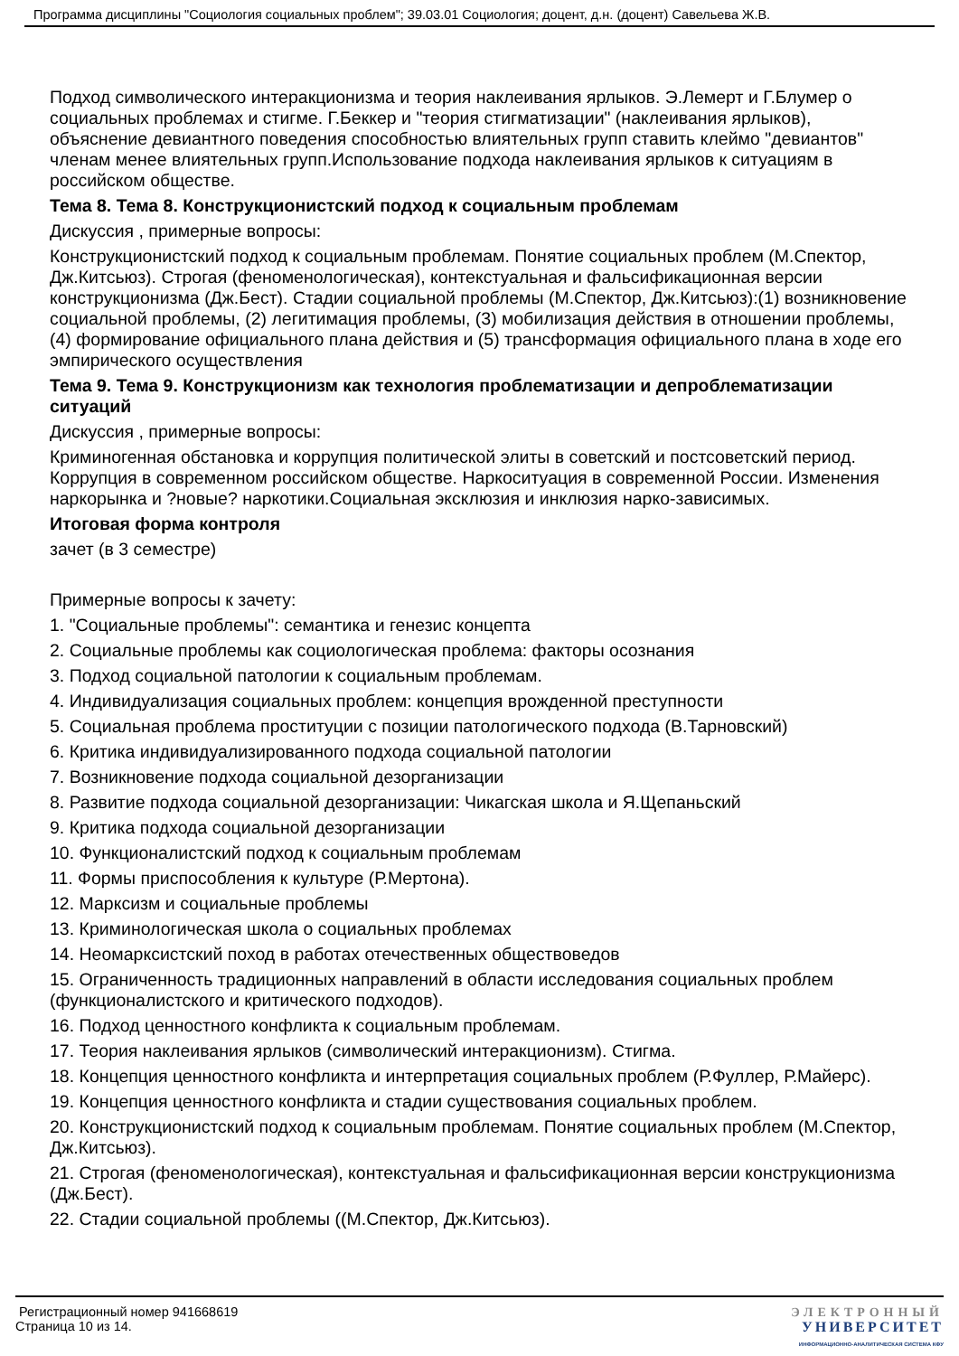Программа дисциплины "Социология социальных проблем"; 39.03.01 Социология; доцент, д.н. (доцент) Савельева Ж.В.
Подход символического интеракционизма и теория наклеивания ярлыков. Э.Лемерт и Г.Блумер о социальных проблемах и стигме. Г.Беккер и "теория стигматизации" (наклеивания ярлыков), объяснение девиантного поведения способностью влиятельных групп ставить клеймо "девиантов" членам менее влиятельных групп.Использование подхода наклеивания ярлыков к ситуациям в российском обществе.
Тема 8. Тема 8. Конструкционистский подход к социальным проблемам
Дискуссия , примерные вопросы:
Конструкционистский подход к социальным проблемам. Понятие социальных проблем (М.Спектор, Дж.Китсьюз). Строгая (феноменологическая), контекстуальная и фальсификационная версии конструкционизма (Дж.Бест). Стадии социальной проблемы (М.Спектор, Дж.Китсьюз):(1) возникновение социальной проблемы, (2) легитимация проблемы, (3) мобилизация действия в отношении проблемы, (4) формирование официального плана действия и (5) трансформация официального плана в ходе его эмпирического осуществления
Тема 9. Тема 9. Конструкционизм как технология проблематизации и депроблематизации ситуаций
Дискуссия , примерные вопросы:
Криминогенная обстановка и коррупция политической элиты в советский и постсоветский период. Коррупция в современном российском обществе. Наркоситуация в современной России. Изменения наркорынка и ?новые? наркотики.Социальная эксклюзия и инклюзия нарко-зависимых.
Итоговая форма контроля
зачет (в 3 семестре)
Примерные вопросы к зачету:
1. "Социальные проблемы": семантика и генезис концепта
2. Социальные проблемы как социологическая проблема: факторы осознания
3. Подход социальной патологии к социальным проблемам.
4. Индивидуализация социальных проблем: концепция врожденной преступности
5. Социальная проблема проституции с позиции патологического подхода (В.Тарновский)
6. Критика индивидуализированного подхода социальной патологии
7. Возникновение подхода социальной дезорганизации
8. Развитие подхода социальной дезорганизации: Чикагская школа и Я.Щепаньский
9. Критика подхода социальной дезорганизации
10. Функционалистский подход к социальным проблемам
11. Формы приспособления к культуре (Р.Мертона).
12. Марксизм и социальные проблемы
13. Криминологическая школа о социальных проблемах
14. Неомарксистский поход в работах отечественных обществоведов
15. Ограниченность традиционных направлений в области исследования социальных проблем (функционалистского и критического подходов).
16. Подход ценностного конфликта к социальным проблемам.
17. Теория наклеивания ярлыков (символический интеракционизм). Стигма.
18. Концепция ценностного конфликта и интерпретация социальных проблем (Р.Фуллер, Р.Майерс).
19. Концепция ценностного конфликта и стадии существования социальных проблем.
20. Конструкционистский подход к социальным проблемам. Понятие социальных проблем (М.Спектор, Дж.Китсьюз).
21. Строгая (феноменологическая), контекстуальная и фальсификационная версии конструкционизма (Дж.Бест).
22. Стадии социальной проблемы ((М.Спектор, Дж.Китсьюз).
Регистрационный номер 941668619
Страница 10 из 14.
ЭЛЕКТРОННЫЙ
УНИВЕРСИТЕТ
ИНФОРМАЦИОННО-АНАЛИТИЧЕСКАЯ СИСТЕМА КФУ